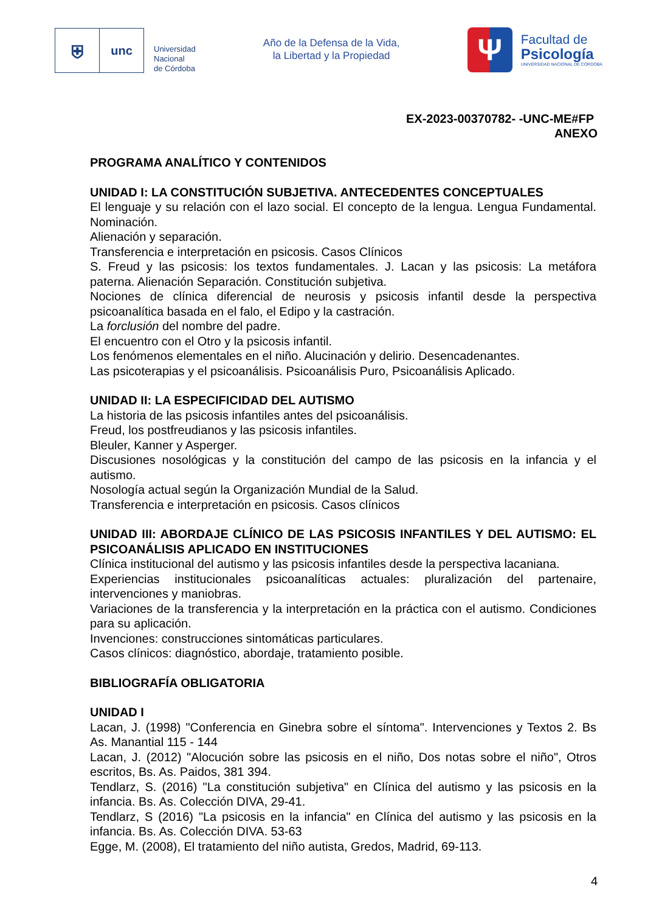⛨
unc
Universidad
Nacional
de Córdoba
Año de la Defensa de la Vida,
la Libertad y la Propiedad
Ψ
Facultad de
Psicología
UNIVERSIDAD NACIONAL DE CÓRDOBA
EX-2023-00370782- -UNC-ME#FP
ANEXO
PROGRAMA ANALÍTICO Y CONTENIDOS
UNIDAD I: LA CONSTITUCIÓN SUBJETIVA. ANTECEDENTES CONCEPTUALES
El lenguaje y su relación con el lazo social. El concepto de la lengua. Lengua Fundamental. Nominación.
Alienación y separación.
Transferencia e interpretación en psicosis. Casos Clínicos
S. Freud y las psicosis: los textos fundamentales. J. Lacan y las psicosis: La metáfora paterna. Alienación Separación. Constitución subjetiva.
Nociones de clínica diferencial de neurosis y psicosis infantil desde la perspectiva psicoanalítica basada en el falo, el Edipo y la castración.
La forclusión del nombre del padre.
El encuentro con el Otro y la psicosis infantil.
Los fenómenos elementales en el niño. Alucinación y delirio. Desencadenantes.
Las psicoterapias y el psicoanálisis. Psicoanálisis Puro, Psicoanálisis Aplicado.
UNIDAD II: LA ESPECIFICIDAD DEL AUTISMO
La historia de las psicosis infantiles antes del psicoanálisis.
Freud, los postfreudianos y las psicosis infantiles.
Bleuler, Kanner y Asperger.
Discusiones nosológicas y la constitución del campo de las psicosis en la infancia y el autismo.
Nosología actual según la Organización Mundial de la Salud.
Transferencia e interpretación en psicosis. Casos clínicos
UNIDAD III: ABORDAJE CLÍNICO DE LAS PSICOSIS INFANTILES Y DEL AUTISMO: EL PSICOANÁLISIS APLICADO EN INSTITUCIONES
Clínica institucional del autismo y las psicosis infantiles desde la perspectiva lacaniana.
Experiencias institucionales psicoanalíticas actuales: pluralización del partenaire, intervenciones y maniobras.
Variaciones de la transferencia y la interpretación en la práctica con el autismo. Condiciones para su aplicación.
Invenciones: construcciones sintomáticas particulares.
Casos clínicos: diagnóstico, abordaje, tratamiento posible.
BIBLIOGRAFÍA OBLIGATORIA
UNIDAD I
Lacan, J. (1998) "Conferencia en Ginebra sobre el síntoma". Intervenciones y Textos 2. Bs As. Manantial 115 - 144
Lacan, J. (2012) "Alocución sobre las psicosis en el niño, Dos notas sobre el niño", Otros escritos, Bs. As. Paidos, 381 394.
Tendlarz, S. (2016) "La constitución subjetiva" en Clínica del autismo y las psicosis en la infancia. Bs. As. Colección DIVA, 29-41.
Tendlarz, S (2016) "La psicosis en la infancia" en Clínica del autismo y las psicosis en la infancia. Bs. As. Colección DIVA. 53-63
Egge, M. (2008), El tratamiento del niño autista, Gredos, Madrid, 69-113.
4